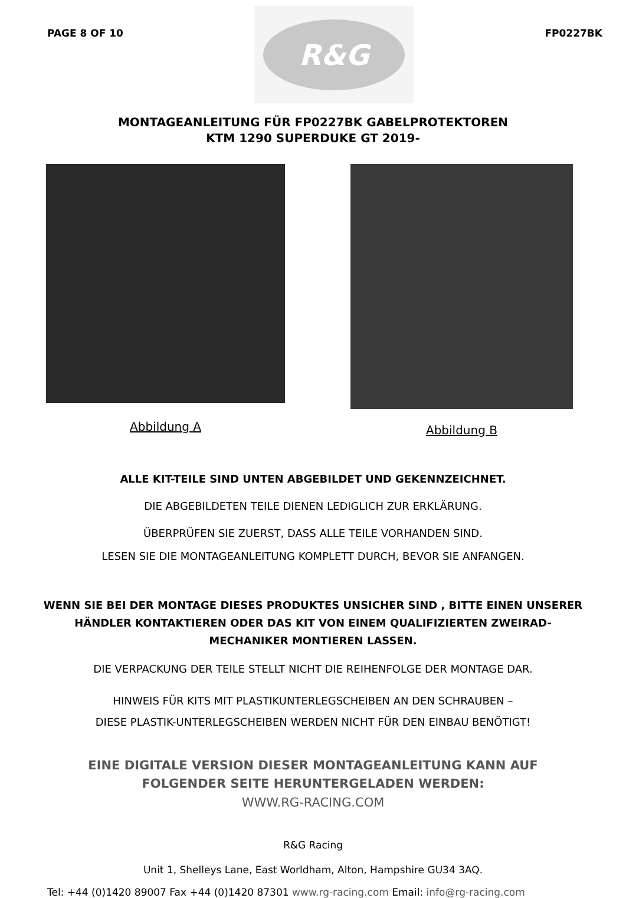PAGE 8 OF 10
R&G
FP0227BK
MONTAGEANLEITUNG FÜR FP0227BK GABELPROTEKTOREN
KTM 1290 SUPERDUKE GT 2019-
Abbildung A
Abbildung B
ALLE KIT-TEILE SIND UNTEN ABGEBILDET UND GEKENNZEICHNET.
DIE ABGEBILDETEN TEILE DIENEN LEDIGLICH ZUR ERKLÄRUNG.
ÜBERPRÜFEN SIE ZUERST, DASS ALLE TEILE VORHANDEN SIND.
LESEN SIE DIE MONTAGEANLEITUNG KOMPLETT DURCH, BEVOR SIE ANFANGEN.
WENN SIE BEI DER MONTAGE DIESES PRODUKTES UNSICHER SIND , BITTE EINEN UNSERER HÄNDLER KONTAKTIEREN ODER DAS KIT VON EINEM QUALIFIZIERTEN ZWEIRAD-MECHANIKER MONTIEREN LASSEN.
DIE VERPACKUNG DER TEILE STELLT NICHT DIE REIHENFOLGE DER MONTAGE DAR.
HINWEIS FÜR KITS MIT PLASTIKUNTERLEGSCHEIBEN AN DEN SCHRAUBEN –
DIESE PLASTIK-UNTERLEGSCHEIBEN WERDEN NICHT FÜR DEN EINBAU BENÖTIGT!
EINE DIGITALE VERSION DIESER MONTAGEANLEITUNG KANN AUF
FOLGENDER SEITE HERUNTERGELADEN WERDEN:
WWW.RG-RACING.COM
R&G Racing
Unit 1, Shelleys Lane, East Worldham, Alton, Hampshire GU34 3AQ.
Tel: +44 (0)1420 89007 Fax +44 (0)1420 87301 www.rg-racing.com Email: info@rg-racing.com